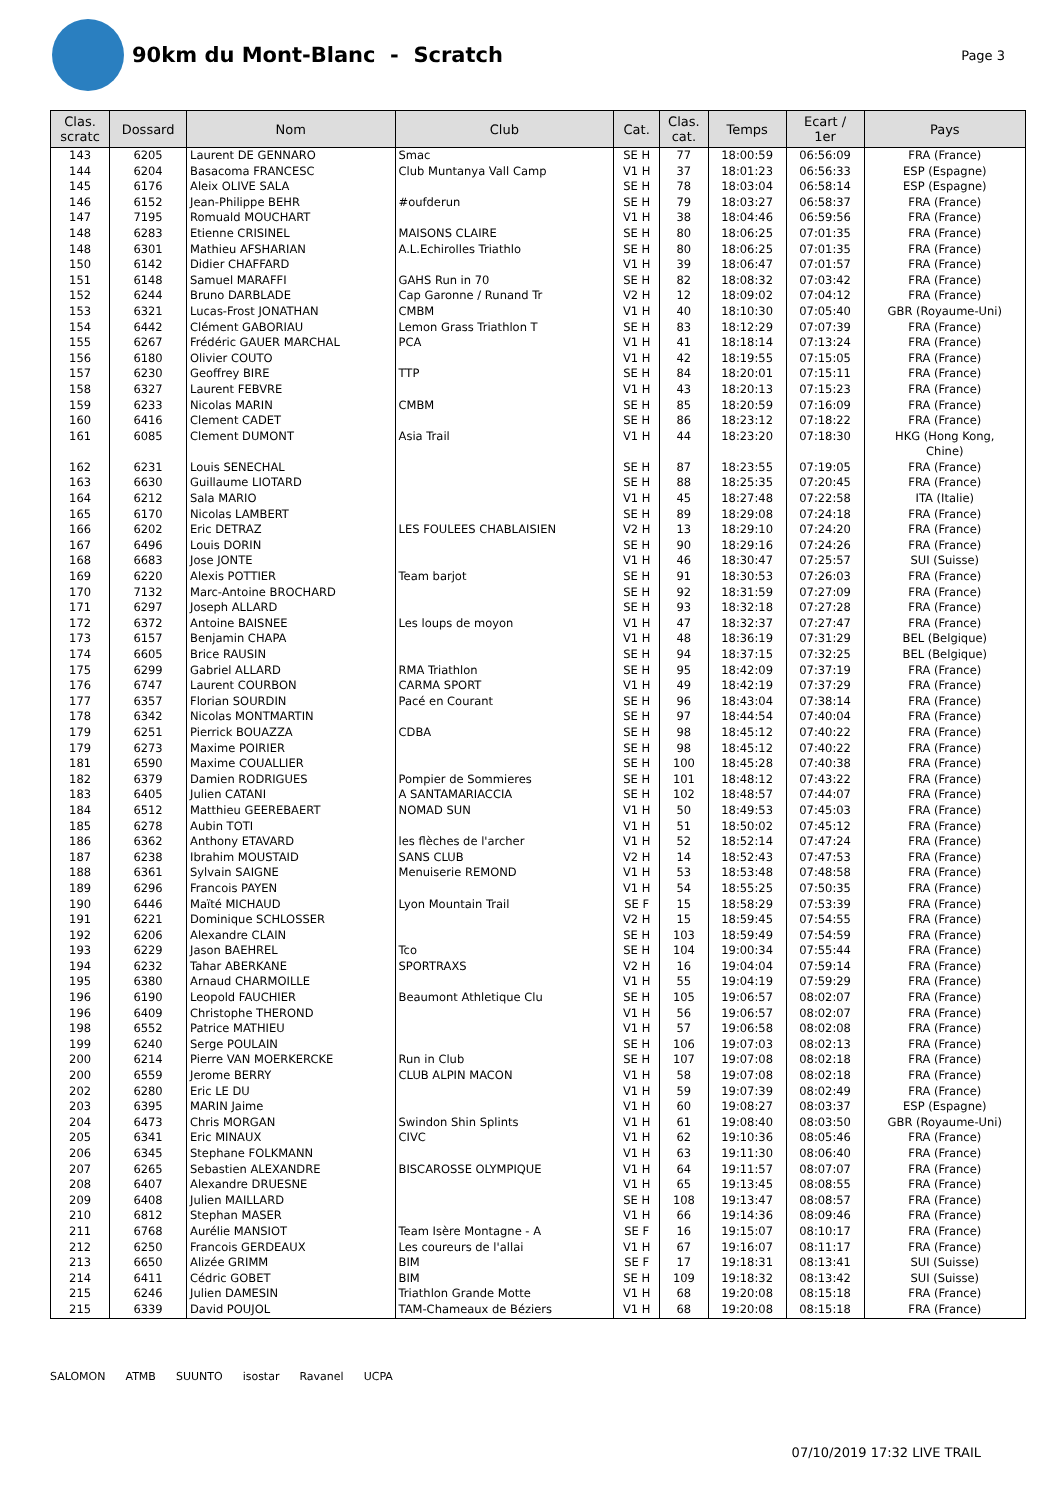90km du Mont-Blanc - Scratch
Page 3
| Clas. scratc | Dossard | Nom | Club | Cat. | Clas. cat. | Temps | Ecart / 1er | Pays |
| --- | --- | --- | --- | --- | --- | --- | --- | --- |
| 143 | 6205 | Laurent DE GENNARO | Smac | SE H | 77 | 18:00:59 | 06:56:09 | FRA (France) |
| 144 | 6204 | Basacoma FRANCESC | Club Muntanya Vall Camp | V1 H | 37 | 18:01:23 | 06:56:33 | ESP (Espagne) |
| 145 | 6176 | Aleix OLIVE SALA | | SE H | 78 | 18:03:04 | 06:58:14 | ESP (Espagne) |
| 146 | 6152 | Jean-Philippe BEHR | #oufderun | SE H | 79 | 18:03:27 | 06:58:37 | FRA (France) |
| 147 | 7195 | Romuald MOUCHART | | V1 H | 38 | 18:04:46 | 06:59:56 | FRA (France) |
| 148 | 6283 | Etienne CRISINEL | MAISONS CLAIRE | SE H | 80 | 18:06:25 | 07:01:35 | FRA (France) |
| 148 | 6301 | Mathieu AFSHARIAN | A.L.Echirolles Triathlo | SE H | 80 | 18:06:25 | 07:01:35 | FRA (France) |
| 150 | 6142 | Didier CHAFFARD | | V1 H | 39 | 18:06:47 | 07:01:57 | FRA (France) |
| 151 | 6148 | Samuel MARAFFI | GAHS Run in 70 | SE H | 82 | 18:08:32 | 07:03:42 | FRA (France) |
| 152 | 6244 | Bruno DARBLADE | Cap Garonne / Runand Tr | V2 H | 12 | 18:09:02 | 07:04:12 | FRA (France) |
| 153 | 6321 | Lucas-Frost JONATHAN | CMBM | V1 H | 40 | 18:10:30 | 07:05:40 | GBR (Royaume-Uni) |
| 154 | 6442 | Clément GABORIAU | Lemon Grass Triathlon T | SE H | 83 | 18:12:29 | 07:07:39 | FRA (France) |
| 155 | 6267 | Frédéric GAUER MARCHAL | PCA | V1 H | 41 | 18:18:14 | 07:13:24 | FRA (France) |
| 156 | 6180 | Olivier COUTO | | V1 H | 42 | 18:19:55 | 07:15:05 | FRA (France) |
| 157 | 6230 | Geoffrey BIRE | TTP | SE H | 84 | 18:20:01 | 07:15:11 | FRA (France) |
| 158 | 6327 | Laurent FEBVRE | | V1 H | 43 | 18:20:13 | 07:15:23 | FRA (France) |
| 159 | 6233 | Nicolas MARIN | CMBM | SE H | 85 | 18:20:59 | 07:16:09 | FRA (France) |
| 160 | 6416 | Clement CADET | | SE H | 86 | 18:23:12 | 07:18:22 | FRA (France) |
| 161 | 6085 | Clement DUMONT | Asia Trail | V1 H | 44 | 18:23:20 | 07:18:30 | HKG (Hong Kong, Chine) |
| 162 | 6231 | Louis SENECHAL | | SE H | 87 | 18:23:55 | 07:19:05 | FRA (France) |
| 163 | 6630 | Guillaume LIOTARD | | SE H | 88 | 18:25:35 | 07:20:45 | FRA (France) |
| 164 | 6212 | Sala MARIO | | V1 H | 45 | 18:27:48 | 07:22:58 | ITA (Italie) |
| 165 | 6170 | Nicolas LAMBERT | | SE H | 89 | 18:29:08 | 07:24:18 | FRA (France) |
| 166 | 6202 | Eric DETRAZ | LES FOULEES CHABLAISIEN | V2 H | 13 | 18:29:10 | 07:24:20 | FRA (France) |
| 167 | 6496 | Louis DORIN | | SE H | 90 | 18:29:16 | 07:24:26 | FRA (France) |
| 168 | 6683 | Jose JONTE | | V1 H | 46 | 18:30:47 | 07:25:57 | SUI (Suisse) |
| 169 | 6220 | Alexis POTTIER | Team barjot | SE H | 91 | 18:30:53 | 07:26:03 | FRA (France) |
| 170 | 7132 | Marc-Antoine BROCHARD | | SE H | 92 | 18:31:59 | 07:27:09 | FRA (France) |
| 171 | 6297 | Joseph ALLARD | | SE H | 93 | 18:32:18 | 07:27:28 | FRA (France) |
| 172 | 6372 | Antoine BAISNEE | Les loups de moyon | V1 H | 47 | 18:32:37 | 07:27:47 | FRA (France) |
| 173 | 6157 | Benjamin CHAPA | | V1 H | 48 | 18:36:19 | 07:31:29 | BEL (Belgique) |
| 174 | 6605 | Brice RAUSIN | | SE H | 94 | 18:37:15 | 07:32:25 | BEL (Belgique) |
| 175 | 6299 | Gabriel ALLARD | RMA Triathlon | SE H | 95 | 18:42:09 | 07:37:19 | FRA (France) |
| 176 | 6747 | Laurent COURBON | CARMA SPORT | V1 H | 49 | 18:42:19 | 07:37:29 | FRA (France) |
| 177 | 6357 | Florian SOURDIN | Pacé en Courant | SE H | 96 | 18:43:04 | 07:38:14 | FRA (France) |
| 178 | 6342 | Nicolas MONTMARTIN | | SE H | 97 | 18:44:54 | 07:40:04 | FRA (France) |
| 179 | 6251 | Pierrick BOUAZZA | CDBA | SE H | 98 | 18:45:12 | 07:40:22 | FRA (France) |
| 179 | 6273 | Maxime POIRIER | | SE H | 98 | 18:45:12 | 07:40:22 | FRA (France) |
| 181 | 6590 | Maxime COUALLIER | | SE H | 100 | 18:45:28 | 07:40:38 | FRA (France) |
| 182 | 6379 | Damien RODRIGUES | Pompier de Sommieres | SE H | 101 | 18:48:12 | 07:43:22 | FRA (France) |
| 183 | 6405 | Julien CATANI | A SANTAMARIACCIA | SE H | 102 | 18:48:57 | 07:44:07 | FRA (France) |
| 184 | 6512 | Matthieu GEEREBAERT | NOMAD SUN | V1 H | 50 | 18:49:53 | 07:45:03 | FRA (France) |
| 185 | 6278 | Aubin TOTI | | V1 H | 51 | 18:50:02 | 07:45:12 | FRA (France) |
| 186 | 6362 | Anthony ETAVARD | les flèches de l'archer | V1 H | 52 | 18:52:14 | 07:47:24 | FRA (France) |
| 187 | 6238 | Ibrahim MOUSTAID | SANS CLUB | V2 H | 14 | 18:52:43 | 07:47:53 | FRA (France) |
| 188 | 6361 | Sylvain SAIGNE | Menuiserie REMOND | V1 H | 53 | 18:53:48 | 07:48:58 | FRA (France) |
| 189 | 6296 | Francois PAYEN | | V1 H | 54 | 18:55:25 | 07:50:35 | FRA (France) |
| 190 | 6446 | Maïté MICHAUD | Lyon Mountain Trail | SE F | 15 | 18:58:29 | 07:53:39 | FRA (France) |
| 191 | 6221 | Dominique SCHLOSSER | | V2 H | 15 | 18:59:45 | 07:54:55 | FRA (France) |
| 192 | 6206 | Alexandre CLAIN | | SE H | 103 | 18:59:49 | 07:54:59 | FRA (France) |
| 193 | 6229 | Jason BAEHREL | Tco | SE H | 104 | 19:00:34 | 07:55:44 | FRA (France) |
| 194 | 6232 | Tahar ABERKANE | SPORTRAXS | V2 H | 16 | 19:04:04 | 07:59:14 | FRA (France) |
| 195 | 6380 | Arnaud CHARMOILLE | | V1 H | 55 | 19:04:19 | 07:59:29 | FRA (France) |
| 196 | 6190 | Leopold FAUCHIER | Beaumont Athletique Clu | SE H | 105 | 19:06:57 | 08:02:07 | FRA (France) |
| 196 | 6409 | Christophe THEROND | | V1 H | 56 | 19:06:57 | 08:02:07 | FRA (France) |
| 198 | 6552 | Patrice MATHIEU | | V1 H | 57 | 19:06:58 | 08:02:08 | FRA (France) |
| 199 | 6240 | Serge POULAIN | | SE H | 106 | 19:07:03 | 08:02:13 | FRA (France) |
| 200 | 6214 | Pierre VAN MOERKERCKE | Run in Club | SE H | 107 | 19:07:08 | 08:02:18 | FRA (France) |
| 200 | 6559 | Jerome BERRY | CLUB ALPIN MACON | V1 H | 58 | 19:07:08 | 08:02:18 | FRA (France) |
| 202 | 6280 | Eric LE DU | | V1 H | 59 | 19:07:39 | 08:02:49 | FRA (France) |
| 203 | 6395 | MARIN Jaime | | V1 H | 60 | 19:08:27 | 08:03:37 | ESP (Espagne) |
| 204 | 6473 | Chris MORGAN | Swindon Shin Splints | V1 H | 61 | 19:08:40 | 08:03:50 | GBR (Royaume-Uni) |
| 205 | 6341 | Eric MINAUX | CIVC | V1 H | 62 | 19:10:36 | 08:05:46 | FRA (France) |
| 206 | 6345 | Stephane FOLKMANN | | V1 H | 63 | 19:11:30 | 08:06:40 | FRA (France) |
| 207 | 6265 | Sebastien ALEXANDRE | BISCAROSSE OLYMPIQUE | V1 H | 64 | 19:11:57 | 08:07:07 | FRA (France) |
| 208 | 6407 | Alexandre DRUESNE | | V1 H | 65 | 19:13:45 | 08:08:55 | FRA (France) |
| 209 | 6408 | Julien MAILLARD | | SE H | 108 | 19:13:47 | 08:08:57 | FRA (France) |
| 210 | 6812 | Stephan MASER | | V1 H | 66 | 19:14:36 | 08:09:46 | FRA (France) |
| 211 | 6768 | Aurélie MANSIOT | Team Isère Montagne - A | SE F | 16 | 19:15:07 | 08:10:17 | FRA (France) |
| 212 | 6250 | Francois GERDEAUX | Les coureurs de l'allai | V1 H | 67 | 19:16:07 | 08:11:17 | FRA (France) |
| 213 | 6650 | Alizée GRIMM | BIM | SE F | 17 | 19:18:31 | 08:13:41 | SUI (Suisse) |
| 214 | 6411 | Cédric GOBET | BIM | SE H | 109 | 19:18:32 | 08:13:42 | SUI (Suisse) |
| 215 | 6246 | Julien DAMESIN | Triathlon Grande Motte | V1 H | 68 | 19:20:08 | 08:15:18 | FRA (France) |
| 215 | 6339 | David POUJOL | TAM-Chameaux de Béziers | V1 H | 68 | 19:20:08 | 08:15:18 | FRA (France) |
SALOMON ATMB SUUNTO isostar Ravanel UCPA
07/10/2019 17:32 LIVE TRAIL